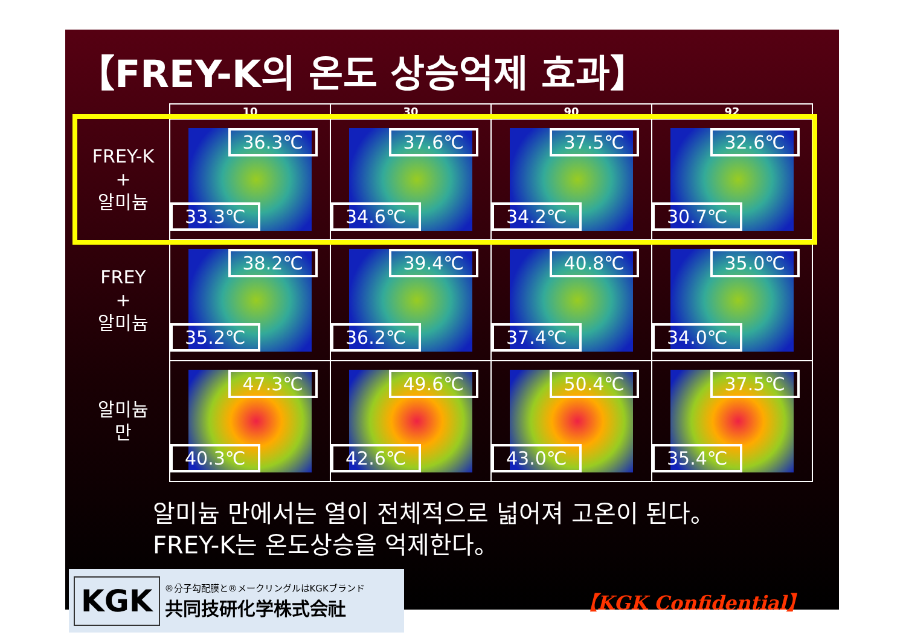【FREY-K의 온도 상승억제 효과】
| | 10 | 30 | 90 | 92 |
| --- | --- | --- | --- | --- |
| FREY-K + 알미늄 | 36.3℃ 33.3℃ | 37.6℃ 34.6℃ | 37.5℃ 34.2℃ | 32.6℃ 30.7℃ |
| FREY + 알미늄 | 38.2℃ 35.2℃ | 39.4℃ 36.2℃ | 40.8℃ 37.4℃ | 35.0℃ 34.0℃ |
| 알미늄 만 | 47.3℃ 40.3℃ | 49.6℃ 42.6℃ | 50.4℃ 43.0℃ | 37.5℃ 35.4℃ |
알미늄 만에서는 열이 전체적으로 넓어져 고온이 된다。
FREY-K는 온도상승을 억제한다。
KGK
®分子勾配膜と®メークリングルはKGKブランド
共同技研化学株式会社
【KGK Confidential】